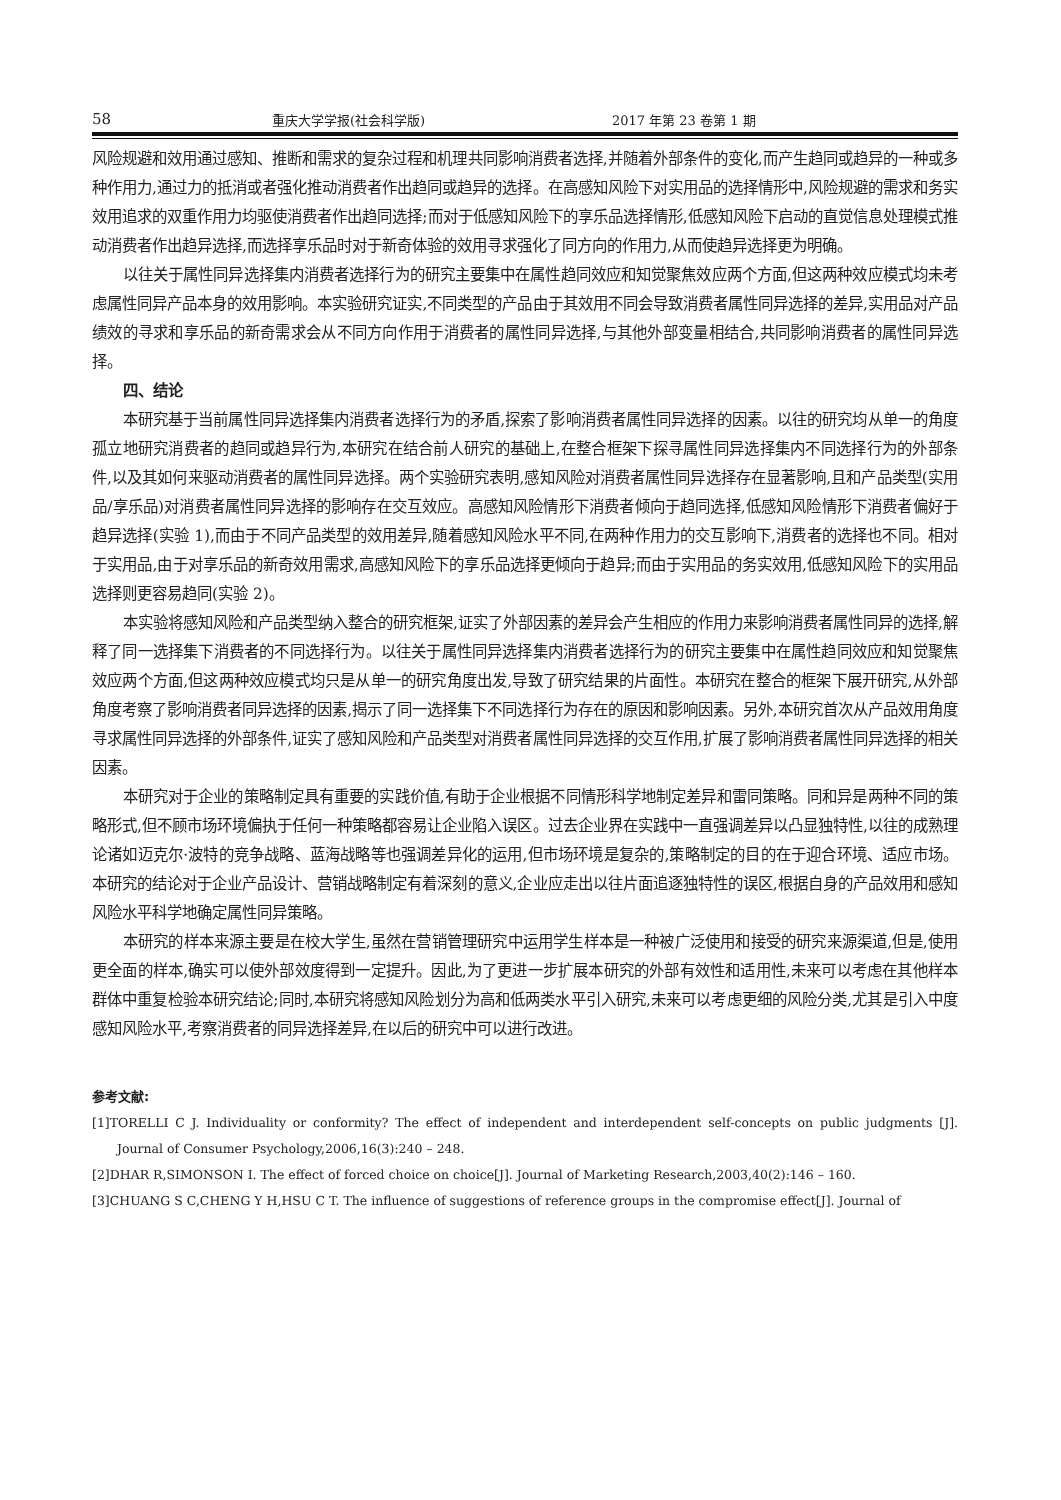58 重庆大学学报(社会科学版) 2017 年第 23 卷第 1 期
风险规避和效用通过感知、推断和需求的复杂过程和机理共同影响消费者选择,并随着外部条件的变化,而产生趋同或趋异的一种或多种作用力,通过力的抵消或者强化推动消费者作出趋同或趋异的选择。在高感知风险下对实用品的选择情形中,风险规避的需求和务实效用追求的双重作用力均驱使消费者作出趋同选择;而对于低感知风险下的享乐品选择情形,低感知风险下启动的直觉信息处理模式推动消费者作出趋异选择,而选择享乐品时对于新奇体验的效用寻求强化了同方向的作用力,从而使趋异选择更为明确。
以往关于属性同异选择集内消费者选择行为的研究主要集中在属性趋同效应和知觉聚焦效应两个方面,但这两种效应模式均未考虑属性同异产品本身的效用影响。本实验研究证实,不同类型的产品由于其效用不同会导致消费者属性同异选择的差异,实用品对产品绩效的寻求和享乐品的新奇需求会从不同方向作用于消费者的属性同异选择,与其他外部变量相结合,共同影响消费者的属性同异选择。
四、结论
本研究基于当前属性同异选择集内消费者选择行为的矛盾,探索了影响消费者属性同异选择的因素。以往的研究均从单一的角度孤立地研究消费者的趋同或趋异行为,本研究在结合前人研究的基础上,在整合框架下探寻属性同异选择集内不同选择行为的外部条件,以及其如何来驱动消费者的属性同异选择。两个实验研究表明,感知风险对消费者属性同异选择存在显著影响,且和产品类型(实用品/享乐品)对消费者属性同异选择的影响存在交互效应。高感知风险情形下消费者倾向于趋同选择,低感知风险情形下消费者偏好于趋异选择(实验 1),而由于不同产品类型的效用差异,随着感知风险水平不同,在两种作用力的交互影响下,消费者的选择也不同。相对于实用品,由于对享乐品的新奇效用需求,高感知风险下的享乐品选择更倾向于趋异;而由于实用品的务实效用,低感知风险下的实用品选择则更容易趋同(实验 2)。
本实验将感知风险和产品类型纳入整合的研究框架,证实了外部因素的差异会产生相应的作用力来影响消费者属性同异的选择,解释了同一选择集下消费者的不同选择行为。以往关于属性同异选择集内消费者选择行为的研究主要集中在属性趋同效应和知觉聚焦效应两个方面,但这两种效应模式均只是从单一的研究角度出发,导致了研究结果的片面性。本研究在整合的框架下展开研究,从外部角度考察了影响消费者同异选择的因素,揭示了同一选择集下不同选择行为存在的原因和影响因素。另外,本研究首次从产品效用角度寻求属性同异选择的外部条件,证实了感知风险和产品类型对消费者属性同异选择的交互作用,扩展了影响消费者属性同异选择的相关因素。
本研究对于企业的策略制定具有重要的实践价值,有助于企业根据不同情形科学地制定差异和雷同策略。同和异是两种不同的策略形式,但不顾市场环境偏执于任何一种策略都容易让企业陷入误区。过去企业界在实践中一直强调差异以凸显独特性,以往的成熟理论诸如迈克尔·波特的竞争战略、蓝海战略等也强调差异化的运用,但市场环境是复杂的,策略制定的目的在于迎合环境、适应市场。本研究的结论对于企业产品设计、营销战略制定有着深刻的意义,企业应走出以往片面追逐独特性的误区,根据自身的产品效用和感知风险水平科学地确定属性同异策略。
本研究的样本来源主要是在校大学生,虽然在营销管理研究中运用学生样本是一种被广泛使用和接受的研究来源渠道,但是,使用更全面的样本,确实可以使外部效度得到一定提升。因此,为了更进一步扩展本研究的外部有效性和适用性,未来可以考虑在其他样本群体中重复检验本研究结论;同时,本研究将感知风险划分为高和低两类水平引入研究,未来可以考虑更细的风险分类,尤其是引入中度感知风险水平,考察消费者的同异选择差异,在以后的研究中可以进行改进。
参考文献:
[1]TORELLI C J. Individuality or conformity? The effect of independent and interdependent self-concepts on public judgments [J]. Journal of Consumer Psychology,2006,16(3):240 – 248.
[2]DHAR R,SIMONSON I. The effect of forced choice on choice[J]. Journal of Marketing Research,2003,40(2):146 – 160.
[3]CHUANG S C,CHENG Y H,HSU C T. The influence of suggestions of reference groups in the compromise effect[J]. Journal of